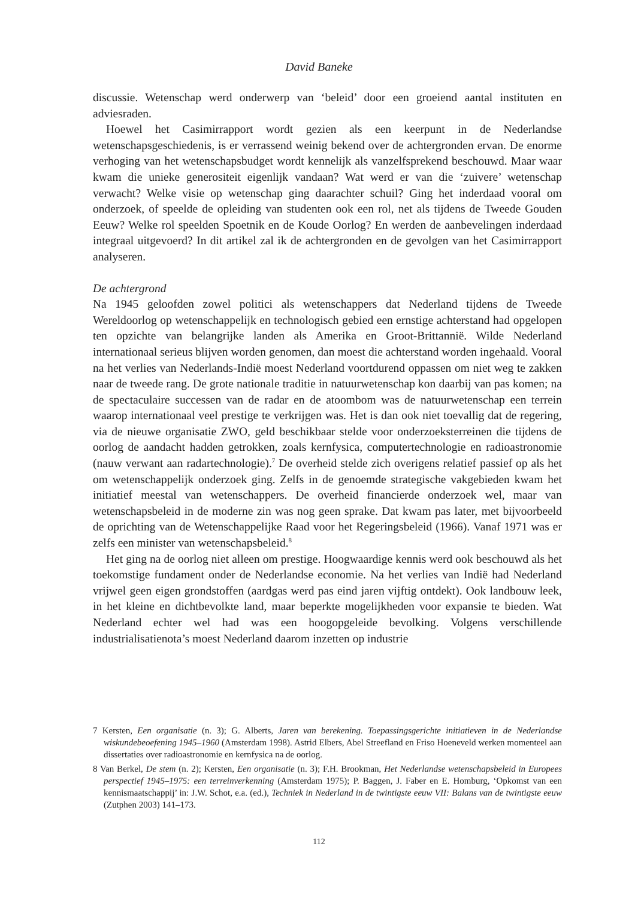David Baneke
discussie. Wetenschap werd onderwerp van ‘beleid’ door een groeiend aantal instituten en adviesraden.
Hoewel het Casimirrapport wordt gezien als een keerpunt in de Nederlandse wetenschapsgeschiedenis, is er verrassend weinig bekend over de achtergronden ervan. De enorme verhoging van het wetenschapsbudget wordt kennelijk als vanzelfsprekend beschouwd. Maar waar kwam die unieke generositeit eigenlijk vandaan? Wat werd er van die ‘zuivere’ wetenschap verwacht? Welke visie op wetenschap ging daarachter schuil? Ging het inderdaad vooral om onderzoek, of speelde de opleiding van studenten ook een rol, net als tijdens de Tweede Gouden Eeuw? Welke rol speelden Spoetnik en de Koude Oorlog? En werden de aanbevelingen inderdaad integraal uitgevoerd? In dit artikel zal ik de achtergronden en de gevolgen van het Casimirrapport analyseren.
De achtergrond
Na 1945 geloofden zowel politici als wetenschappers dat Nederland tijdens de Tweede Wereldoorlog op wetenschappelijk en technologisch gebied een ernstige achterstand had opgelopen ten opzichte van belangrijke landen als Amerika en Groot-Brittannië. Wilde Nederland internationaal serieus blijven worden genomen, dan moest die achterstand worden ingehaald. Vooral na het verlies van Nederlands-Indië moest Nederland voortdurend oppassen om niet weg te zakken naar de tweede rang. De grote nationale traditie in natuurwetenschap kon daarbij van pas komen; na de spectaculaire successen van de radar en de atoombom was de natuurwetenschap een terrein waarop internationaal veel prestige te verkrijgen was. Het is dan ook niet toevallig dat de regering, via de nieuwe organisatie ZWO, geld beschikbaar stelde voor onderzoeksterreinen die tijdens de oorlog de aandacht hadden getrokken, zoals kernfysica, computertechnologie en radioastronomie (nauw verwant aan radartechnologie).<sup>7</sup> De overheid stelde zich overigens relatief passief op als het om wetenschappelijk onderzoek ging. Zelfs in de genoemde strategische vakgebieden kwam het initiatief meestal van wetenschappers. De overheid financierde onderzoek wel, maar van wetenschapsbeleid in de moderne zin was nog geen sprake. Dat kwam pas later, met bijvoorbeeld de oprichting van de Wetenschappelijke Raad voor het Regeringsbeleid (1966). Vanaf 1971 was er zelfs een minister van wetenschapsbeleid.<sup>8</sup>
Het ging na de oorlog niet alleen om prestige. Hoogwaardige kennis werd ook beschouwd als het toekomstige fundament onder de Nederlandse economie. Na het verlies van Indië had Nederland vrijwel geen eigen grondstoffen (aardgas werd pas eind jaren vijftig ontdekt). Ook landbouw leek, in het kleine en dichtbevolkte land, maar beperkte mogelijkheden voor expansie te bieden. Wat Nederland echter wel had was een hoogopgeleide bevolking. Volgens verschillende industrialisatienota’s moest Nederland daarom inzetten op industrie
7 Kersten, Een organisatie (n. 3); G. Alberts, Jaren van berekening. Toepassingsgerichte initiatieven in de Nederlandse wiskundebeoefening 1945–1960 (Amsterdam 1998). Astrid Elbers, Abel Streefland en Friso Hoeneveld werken momenteel aan dissertaties over radioastronomie en kernfysica na de oorlog.
8 Van Berkel, De stem (n. 2); Kersten, Een organisatie (n. 3); F.H. Brookman, Het Nederlandse wetenschapsbeleid in Europees perspectief 1945–1975: een terreinverkenning (Amsterdam 1975); P. Baggen, J. Faber en E. Homburg, ‘Opkomst van een kennismaatschappij’ in: J.W. Schot, e.a. (ed.), Techniek in Nederland in de twintigste eeuw VII: Balans van de twintigste eeuw (Zutphen 2003) 141–173.
112